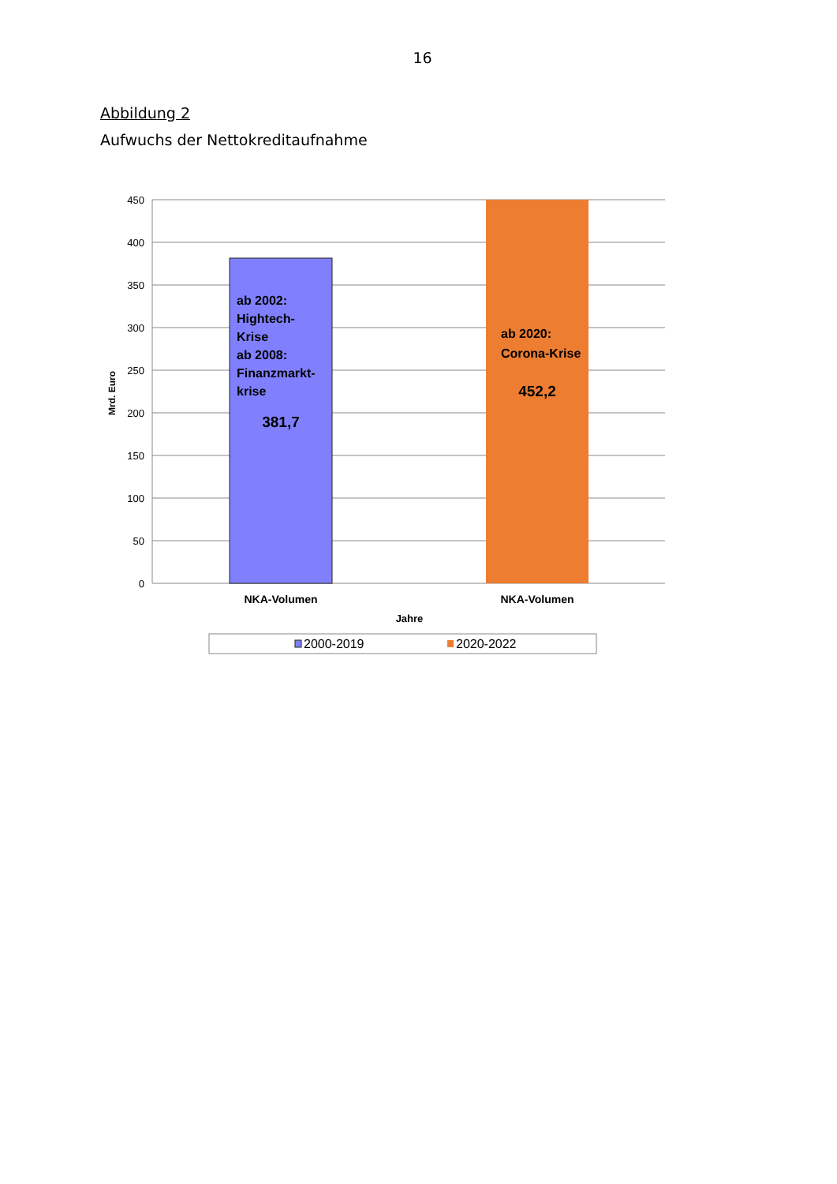16
Abbildung 2
Aufwuchs der Nettokreditaufnahme
450
400
350
300
250
200
150
100
50
0
Mrd. Euro
ab 2002:
Hightech-
Krise
ab 2008:
Finanzmarkt-
krise
381,7
ab 2020:
Corona-Krise
452,2
NKA-Volumen
NKA-Volumen
Jahre
2000-2019
2020-2022